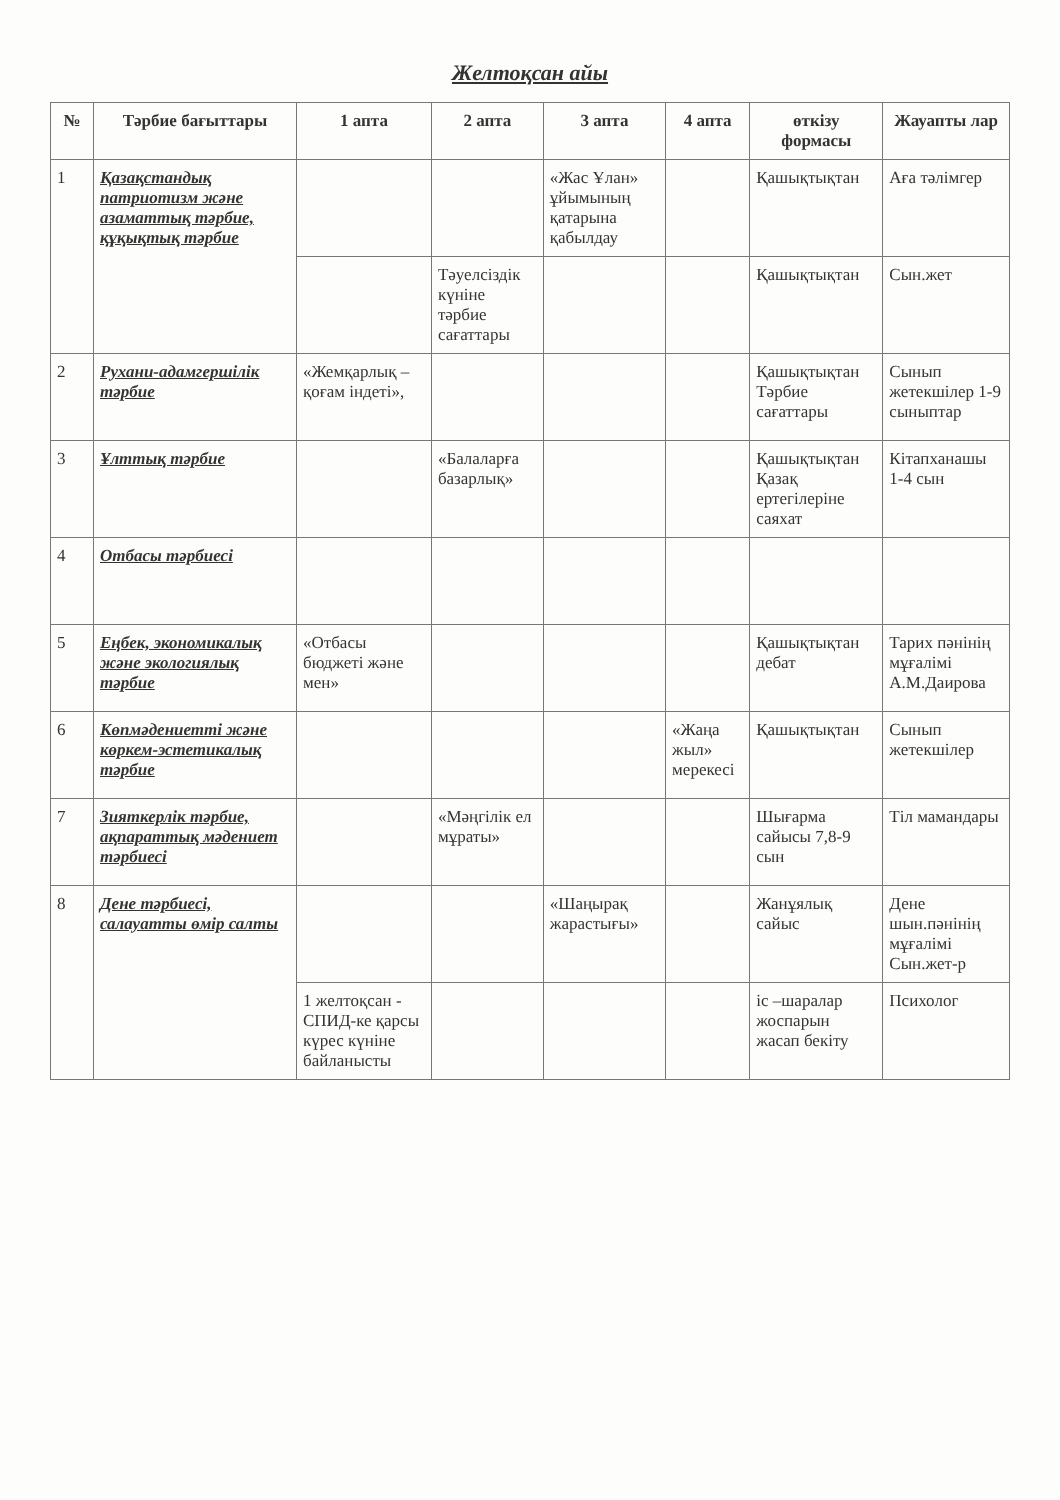Желтоқсан айы
| № | Тәрбие бағыттары | 1 апта | 2 апта | 3 апта | 4 апта | өткізу формасы | Жауапты лар |
| --- | --- | --- | --- | --- | --- | --- | --- |
| 1 | Қазақстандық патриотизм және азаматтық тәрбие, құқықтық тәрбие | | | «Жас Ұлан» ұйымының қатарына қабылдау | | Қашықтықтан | Аға тәлімгер |
| | | | Тәуелсіздік күніне тәрбие сағаттары | | | Қашықтықтан | Сын.жет |
| 2 | Рухани-адамгершілік тәрбие | «Жемқарлық – қоғам індеті», | | | | Қашықтықтан Тәрбие сағаттары | Сынып жетекшілер 1-9 сыныптар |
| 3 | Ұлттық тәрбие | | «Балаларға базарлық» | | | Қашықтықтан Қазақ ертегілеріне саяхат | Кітапханашы 1-4 сын |
| 4 | Отбасы тәрбиесі | | | | | | |
| 5 | Еңбек, экономикалық және экологиялық тәрбие | «Отбасы бюджеті және мен» | | | | Қашықтықтан дебат | Тарих пәнінің мұғалімі А.М.Даирова |
| 6 | Көпмәдениетті және көркем-эстетикалық тәрбие | | | | «Жаңа жыл» мерекесі | Қашықтықтан | Сынып жетекшілер |
| 7 | Зияткерлік тәрбие, ақпараттық мәдениет тәрбиесі | | «Мәңгілік ел мұраты» | | | Шығарма сайысы 7,8-9 сын | Тіл мамандары |
| 8 | Дене тәрбиесі, салауатты өмір салты | | | «Шаңырақ жарастығы» | | Жанұялық сайыс | Дене шын.пәнінің мұғалімі Сын.жет-р |
| | | 1 желтоқсан - СПИД-ке қарсы күрес күніне байланысты | | | | іс –шаралар жоспарын жасап бекіту | Психолог |